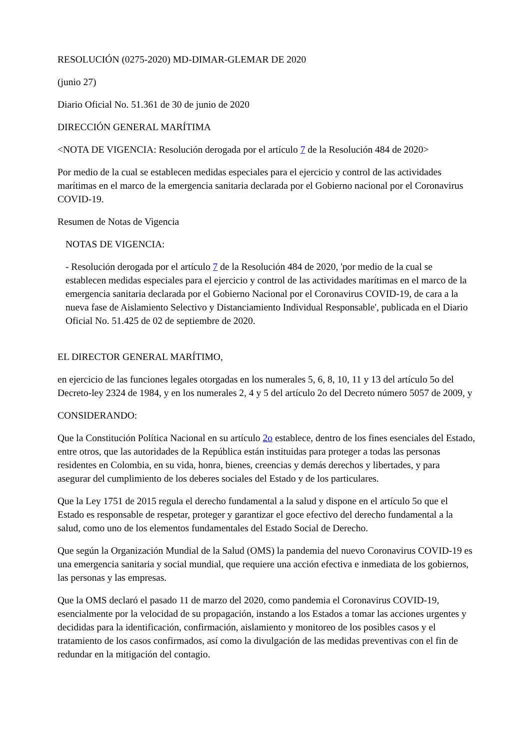RESOLUCIÓN (0275-2020) MD-DIMAR-GLEMAR DE 2020
(junio 27)
Diario Oficial No. 51.361 de 30 de junio de 2020
DIRECCIÓN GENERAL MARÍTIMA
<NOTA DE VIGENCIA: Resolución derogada por el artículo 7 de la Resolución 484 de 2020>
Por medio de la cual se establecen medidas especiales para el ejercicio y control de las actividades marítimas en el marco de la emergencia sanitaria declarada por el Gobierno nacional por el Coronavirus COVID-19.
Resumen de Notas de Vigencia
NOTAS DE VIGENCIA:
- Resolución derogada por el artículo 7 de la Resolución 484 de 2020, 'por medio de la cual se establecen medidas especiales para el ejercicio y control de las actividades marítimas en el marco de la emergencia sanitaria declarada por el Gobierno Nacional por el Coronavirus COVID-19, de cara a la nueva fase de Aislamiento Selectivo y Distanciamiento Individual Responsable', publicada en el Diario Oficial No. 51.425 de 02 de septiembre de 2020.
EL DIRECTOR GENERAL MARÍTIMO,
en ejercicio de las funciones legales otorgadas en los numerales 5, 6, 8, 10, 11 y 13 del artículo 5o del Decreto-ley 2324 de 1984, y en los numerales 2, 4 y 5 del artículo 2o del Decreto número 5057 de 2009, y
CONSIDERANDO:
Que la Constitución Política Nacional en su artículo 2o establece, dentro de los fines esenciales del Estado, entre otros, que las autoridades de la República están instituidas para proteger a todas las personas residentes en Colombia, en su vida, honra, bienes, creencias y demás derechos y libertades, y para asegurar del cumplimiento de los deberes sociales del Estado y de los particulares.
Que la Ley 1751 de 2015 regula el derecho fundamental a la salud y dispone en el artículo 5o que el Estado es responsable de respetar, proteger y garantizar el goce efectivo del derecho fundamental a la salud, como uno de los elementos fundamentales del Estado Social de Derecho.
Que según la Organización Mundial de la Salud (OMS) la pandemia del nuevo Coronavirus COVID-19 es una emergencia sanitaria y social mundial, que requiere una acción efectiva e inmediata de los gobiernos, las personas y las empresas.
Que la OMS declaró el pasado 11 de marzo del 2020, como pandemia el Coronavirus COVID-19, esencialmente por la velocidad de su propagación, instando a los Estados a tomar las acciones urgentes y decididas para la identificación, confirmación, aislamiento y monitoreo de los posibles casos y el tratamiento de los casos confirmados, así como la divulgación de las medidas preventivas con el fin de redundar en la mitigación del contagio.